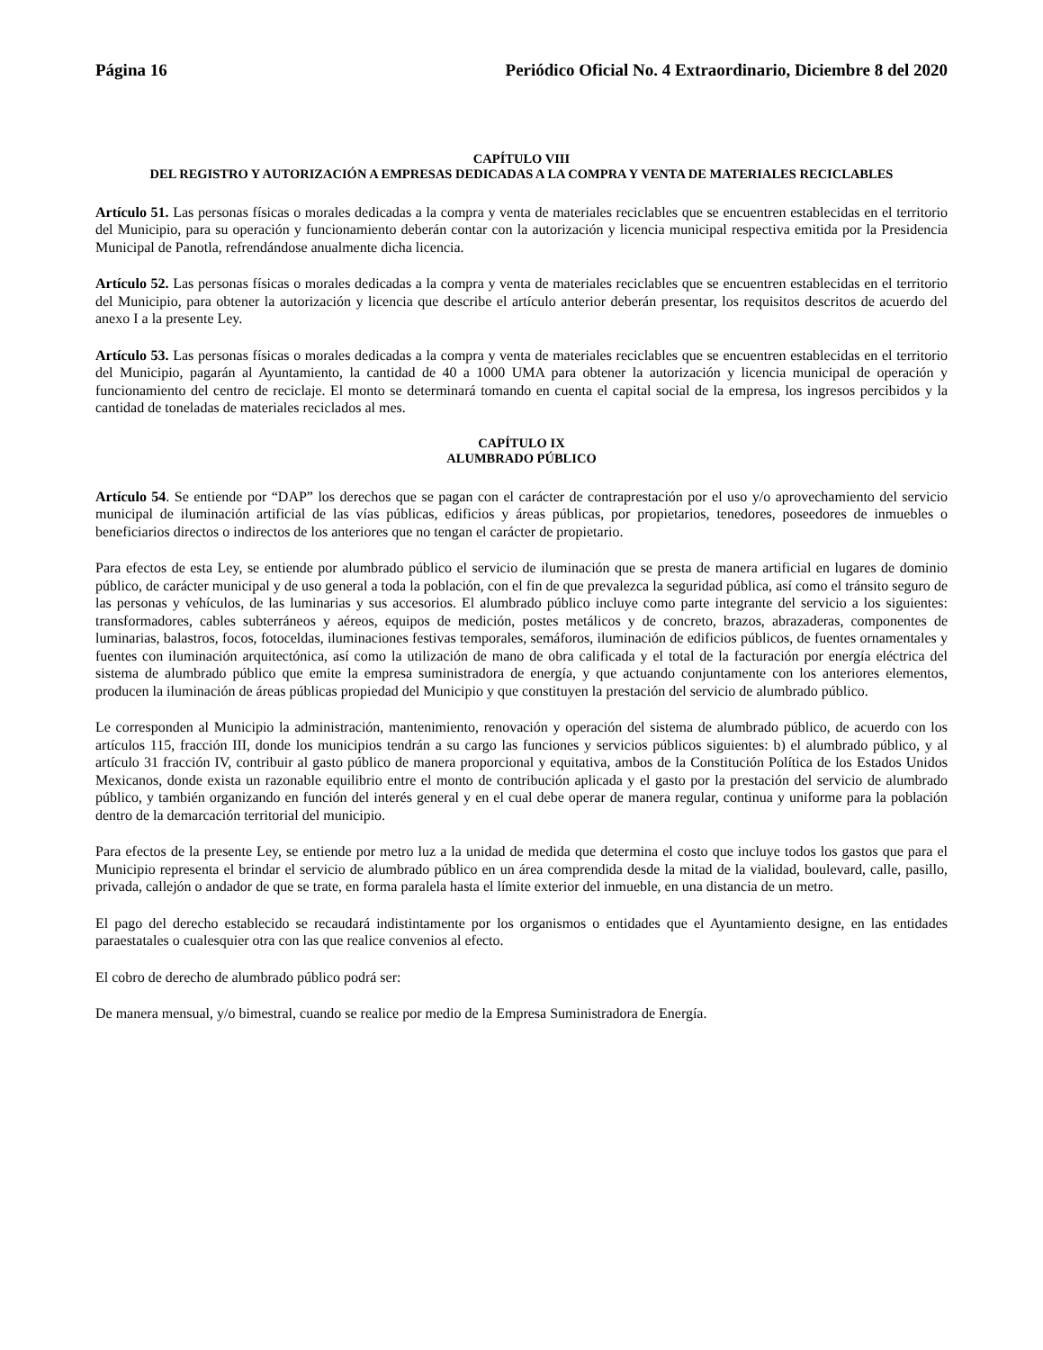Página 16 Periódico Oficial No. 4 Extraordinario, Diciembre 8 del 2020
CAPÍTULO VIII
DEL REGISTRO Y AUTORIZACIÓN A EMPRESAS DEDICADAS A LA COMPRA Y VENTA DE MATERIALES RECICLABLES
Artículo 51. Las personas físicas o morales dedicadas a la compra y venta de materiales reciclables que se encuentren establecidas en el territorio del Municipio, para su operación y funcionamiento deberán contar con la autorización y licencia municipal respectiva emitida por la Presidencia Municipal de Panotla, refrendándose anualmente dicha licencia.
Artículo 52. Las personas físicas o morales dedicadas a la compra y venta de materiales reciclables que se encuentren establecidas en el territorio del Municipio, para obtener la autorización y licencia que describe el artículo anterior deberán presentar, los requisitos descritos de acuerdo del anexo I a la presente Ley.
Artículo 53. Las personas físicas o morales dedicadas a la compra y venta de materiales reciclables que se encuentren establecidas en el territorio del Municipio, pagarán al Ayuntamiento, la cantidad de 40 a 1000 UMA para obtener la autorización y licencia municipal de operación y funcionamiento del centro de reciclaje. El monto se determinará tomando en cuenta el capital social de la empresa, los ingresos percibidos y la cantidad de toneladas de materiales reciclados al mes.
CAPÍTULO IX
ALUMBRADO PÚBLICO
Artículo 54. Se entiende por “DAP” los derechos que se pagan con el carácter de contraprestación por el uso y/o aprovechamiento del servicio municipal de iluminación artificial de las vías públicas, edificios y áreas públicas, por propietarios, tenedores, poseedores de inmuebles o beneficiarios directos o indirectos de los anteriores que no tengan el carácter de propietario.
Para efectos de esta Ley, se entiende por alumbrado público el servicio de iluminación que se presta de manera artificial en lugares de dominio público, de carácter municipal y de uso general a toda la población, con el fin de que prevalezca la seguridad pública, así como el tránsito seguro de las personas y vehículos, de las luminarias y sus accesorios. El alumbrado público incluye como parte integrante del servicio a los siguientes: transformadores, cables subterráneos y aéreos, equipos de medición, postes metálicos y de concreto, brazos, abrazaderas, componentes de luminarias, balastros, focos, fotoceldas, iluminaciones festivas temporales, semáforos, iluminación de edificios públicos, de fuentes ornamentales y fuentes con iluminación arquitectónica, así como la utilización de mano de obra calificada y el total de la facturación por energía eléctrica del sistema de alumbrado público que emite la empresa suministradora de energía, y que actuando conjuntamente con los anteriores elementos, producen la iluminación de áreas públicas propiedad del Municipio y que constituyen la prestación del servicio de alumbrado público.
Le corresponden al Municipio la administración, mantenimiento, renovación y operación del sistema de alumbrado público, de acuerdo con los artículos 115, fracción III, donde los municipios tendrán a su cargo las funciones y servicios públicos siguientes: b) el alumbrado público, y al artículo 31 fracción IV, contribuir al gasto público de manera proporcional y equitativa, ambos de la Constitución Política de los Estados Unidos Mexicanos, donde exista un razonable equilibrio entre el monto de contribución aplicada y el gasto por la prestación del servicio de alumbrado público, y también organizando en función del interés general y en el cual debe operar de manera regular, continua y uniforme para la población dentro de la demarcación territorial del municipio.
Para efectos de la presente Ley, se entiende por metro luz a la unidad de medida que determina el costo que incluye todos los gastos que para el Municipio representa el brindar el servicio de alumbrado público en un área comprendida desde la mitad de la vialidad, boulevard, calle, pasillo, privada, callejón o andador de que se trate, en forma paralela hasta el límite exterior del inmueble, en una distancia de un metro.
El pago del derecho establecido se recaudará indistintamente por los organismos o entidades que el Ayuntamiento designe, en las entidades paraestatales o cualesquier otra con las que realice convenios al efecto.
El cobro de derecho de alumbrado público podrá ser:
De manera mensual, y/o bimestral, cuando se realice por medio de la Empresa Suministradora de Energía.